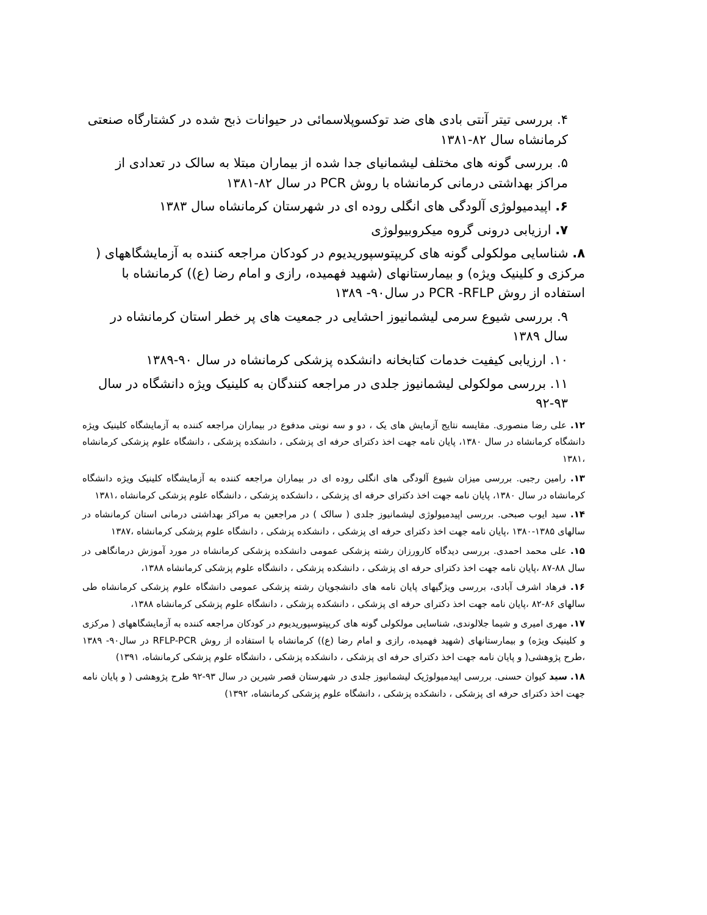۴. بررسی تیتر آنتی بادی های ضد توکسوپلاسمائی در حیوانات ذبح شده در کشتارگاه صنعتی کرمانشاه سال ۸۲-۱۳۸۱
۵. بررسی گونه های مختلف لیشمانیای جدا شده از بیماران مبتلا به سالک در تعدادی از مراکز بهداشتی درمانی کرمانشاه با روش PCR در سال ۸۲-۱۳۸۱
۶. اپیدمیولوژی آلودگی های انگلی روده ای در شهرستان کرمانشاه سال ۱۳۸۳
۷. ارزیابی درونی گروه میکروبیولوژی
۸. شناسایی مولکولی گونه های کریپتوسپوریدیوم در کودکان مراجعه کننده به آزمایشگاههای ( مرکزی و کلینیک ویژه) و بیمارستانهای (شهید فهمیده، رازی و امام رضا (ع)) کرمانشاه با استفاده از روش PCR -RFLP در سال۹۰- ۱۳۸۹
۹. بررسی شیوع سرمی لیشمانیوز احشایی در جمعیت های پر خطر استان کرمانشاه در سال ۱۳۸۹
۱۰. ارزیابی کیفیت خدمات کتابخانه دانشکده پزشکی کرمانشاه در سال ۹۰-۱۳۸۹
۱۱. بررسی مولکولی لیشمانیوز جلدی در مراجعه کنندگان به کلینیک ویژه دانشگاه در سال ۹۳-۹۲
۱۲. علی رضا منصوری. مقایسه نتایج آزمایش های یک ، دو و سه نوبتی مدفوع در بیماران مراجعه کننده به آزمایشگاه کلینیک ویژه دانشگاه کرمانشاه در سال ۱۳۸۰، پایان نامه جهت اخذ دکترای حرفه ای پزشکی ، دانشکده پزشکی ، دانشگاه علوم پزشکی کرمانشاه ،۱۳۸۱
۱۳. رامین رجبی. بررسی میزان شیوع آلودگی های انگلی روده ای در بیماران مراجعه کننده به آزمایشگاه کلینیک ویژه دانشگاه کرمانشاه در سال ۱۳۸۰، پایان نامه جهت اخذ دکترای حرفه ای پزشکی ، دانشکده پزشکی ، دانشگاه علوم پزشکی کرمانشاه ،۱۳۸۱
۱۴. سید ایوب صبحی. بررسی اپیدمیولوژی لیشمانیوز جلدی ( سالک ) در مراجعین به مراکز بهداشتی درمانی استان کرمانشاه در سالهای ۱۳۸۵-۱۳۸۰ ،پایان نامه جهت اخذ دکترای حرفه ای پزشکی ، دانشکده پزشکی ، دانشگاه علوم پزشکی کرمانشاه ،۱۳۸۷
۱۵. علی محمد احمدی. بررسی دیدگاه کارورزان رشته پزشکی عمومی دانشکده پزشکی کرمانشاه در مورد آموزش درمانگاهی در سال ۸۸-۸۷ ،پایان نامه جهت اخذ دکترای حرفه ای پزشکی ، دانشکده پزشکی ، دانشگاه علوم پزشکی کرمانشاه ۱۳۸۸،
۱۶. فرهاد اشرف آبادی، بررسی ویژگیهای پایان نامه های دانشجویان رشته پزشکی عمومی دانشگاه علوم پزشکی کرمانشاه طی سالهای ۸۶-۸۲ ،پایان نامه جهت اخذ دکترای حرفه ای پزشکی ، دانشکده پزشکی ، دانشگاه علوم پزشکی کرمانشاه ۱۳۸۸،
۱۷. مهری امیری و شیما جلالوندی، شناسایی مولکولی گونه های کریپتوسپوریدیوم در کودکان مراجعه کننده به آزمایشگاههای ( مرکزی و کلینیک ویژه) و بیمارستانهای (شهید فهمیده، رازی و امام رضا (ع)) کرمانشاه با استفاده از روش RFLP-PCR در سال۹۰- ۱۳۸۹ ،طرح پژوهشی( و پایان نامه جهت اخذ دکترای حرفه ای پزشکی ، دانشکده پزشکی ، دانشگاه علوم پزشکی کرمانشاه، ۱۳۹۱)
۱۸. سید کیوان حسنی. بررسی اپیدمیولوژیک لیشمانیوز جلدی در شهرستان قصر شیرین در سال ۹۳-۹۲ طرح پژوهشی ( و پایان نامه جهت اخذ دکترای حرفه ای پزشکی ، دانشکده پزشکی ، دانشگاه علوم پزشکی کرمانشاه، ۱۳۹۲)